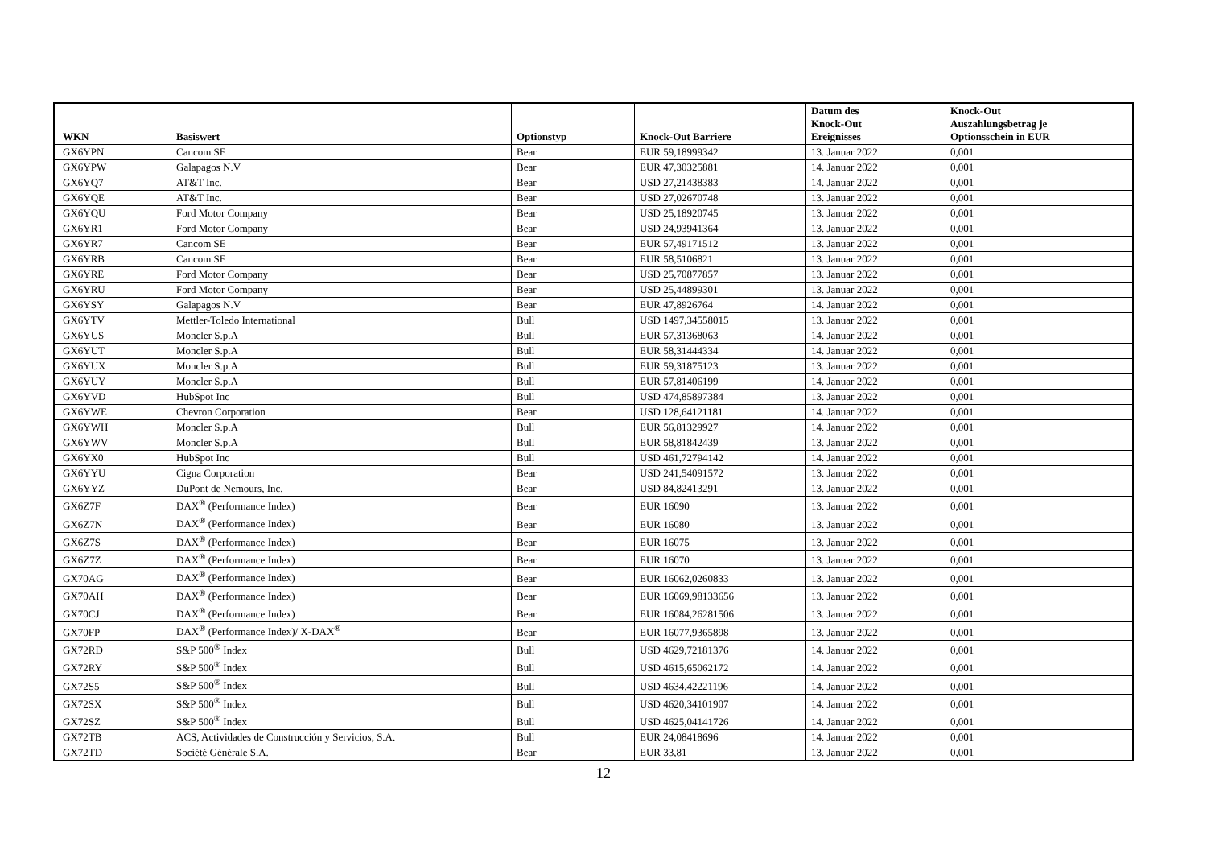| WKN | Basiswert | Optionstyp | Knock-Out Barriere | Datum des Knock-Out Ereignisses | Knock-Out Auszahlungsbetrag je Optionsschein in EUR |
| --- | --- | --- | --- | --- | --- |
| GX6YPN | Cancom SE | Bear | EUR 59,18999342 | 13. Januar 2022 | 0,001 |
| GX6YPW | Galapagos N.V | Bear | EUR 47,30325881 | 14. Januar 2022 | 0,001 |
| GX6YQ7 | AT&T Inc. | Bear | USD 27,21438383 | 14. Januar 2022 | 0,001 |
| GX6YQE | AT&T Inc. | Bear | USD 27,02670748 | 13. Januar 2022 | 0,001 |
| GX6YQU | Ford Motor Company | Bear | USD 25,18920745 | 13. Januar 2022 | 0,001 |
| GX6YR1 | Ford Motor Company | Bear | USD 24,93941364 | 13. Januar 2022 | 0,001 |
| GX6YR7 | Cancom SE | Bear | EUR 57,49171512 | 13. Januar 2022 | 0,001 |
| GX6YRB | Cancom SE | Bear | EUR 58,5106821 | 13. Januar 2022 | 0,001 |
| GX6YRE | Ford Motor Company | Bear | USD 25,70877857 | 13. Januar 2022 | 0,001 |
| GX6YRU | Ford Motor Company | Bear | USD 25,44899301 | 13. Januar 2022 | 0,001 |
| GX6YSY | Galapagos N.V | Bear | EUR 47,8926764 | 14. Januar 2022 | 0,001 |
| GX6YTV | Mettler-Toledo International | Bull | USD 1497,34558015 | 13. Januar 2022 | 0,001 |
| GX6YUS | Moncler S.p.A | Bull | EUR 57,31368063 | 14. Januar 2022 | 0,001 |
| GX6YUT | Moncler S.p.A | Bull | EUR 58,31444334 | 14. Januar 2022 | 0,001 |
| GX6YUX | Moncler S.p.A | Bull | EUR 59,31875123 | 13. Januar 2022 | 0,001 |
| GX6YUY | Moncler S.p.A | Bull | EUR 57,81406199 | 14. Januar 2022 | 0,001 |
| GX6YVD | HubSpot Inc | Bull | USD 474,85897384 | 13. Januar 2022 | 0,001 |
| GX6YWE | Chevron Corporation | Bear | USD 128,64121181 | 14. Januar 2022 | 0,001 |
| GX6YWH | Moncler S.p.A | Bull | EUR 56,81329927 | 14. Januar 2022 | 0,001 |
| GX6YWV | Moncler S.p.A | Bull | EUR 58,81842439 | 13. Januar 2022 | 0,001 |
| GX6YX0 | HubSpot Inc | Bull | USD 461,72794142 | 14. Januar 2022 | 0,001 |
| GX6YYU | Cigna Corporation | Bear | USD 241,54091572 | 13. Januar 2022 | 0,001 |
| GX6YYZ | DuPont de Nemours, Inc. | Bear | USD 84,82413291 | 13. Januar 2022 | 0,001 |
| GX6Z7F | DAX<sup>®</sup> (Performance Index) | Bear | EUR 16090 | 13. Januar 2022 | 0,001 |
| GX6Z7N | DAX<sup>®</sup> (Performance Index) | Bear | EUR 16080 | 13. Januar 2022 | 0,001 |
| GX6Z7S | DAX<sup>®</sup> (Performance Index) | Bear | EUR 16075 | 13. Januar 2022 | 0,001 |
| GX6Z7Z | DAX<sup>®</sup> (Performance Index) | Bear | EUR 16070 | 13. Januar 2022 | 0,001 |
| GX70AG | DAX<sup>®</sup> (Performance Index) | Bear | EUR 16062,0260833 | 13. Januar 2022 | 0,001 |
| GX70AH | DAX<sup>®</sup> (Performance Index) | Bear | EUR 16069,98133656 | 13. Januar 2022 | 0,001 |
| GX70CJ | DAX<sup>®</sup> (Performance Index) | Bear | EUR 16084,26281506 | 13. Januar 2022 | 0,001 |
| GX70FP | DAX<sup>®</sup> (Performance Index)/ X-DAX<sup>®</sup> | Bear | EUR 16077,9365898 | 13. Januar 2022 | 0,001 |
| GX72RD | S&P 500<sup>®</sup> Index | Bull | USD 4629,72181376 | 14. Januar 2022 | 0,001 |
| GX72RY | S&P 500<sup>®</sup> Index | Bull | USD 4615,65062172 | 14. Januar 2022 | 0,001 |
| GX72S5 | S&P 500<sup>®</sup> Index | Bull | USD 4634,42221196 | 14. Januar 2022 | 0,001 |
| GX72SX | S&P 500<sup>®</sup> Index | Bull | USD 4620,34101907 | 14. Januar 2022 | 0,001 |
| GX72SZ | S&P 500<sup>®</sup> Index | Bull | USD 4625,04141726 | 14. Januar 2022 | 0,001 |
| GX72TB | ACS, Actividades de Construcción y Servicios, S.A. | Bull | EUR 24,08418696 | 14. Januar 2022 | 0,001 |
| GX72TD | Société Générale S.A. | Bear | EUR 33,81 | 13. Januar 2022 | 0,001 |
12